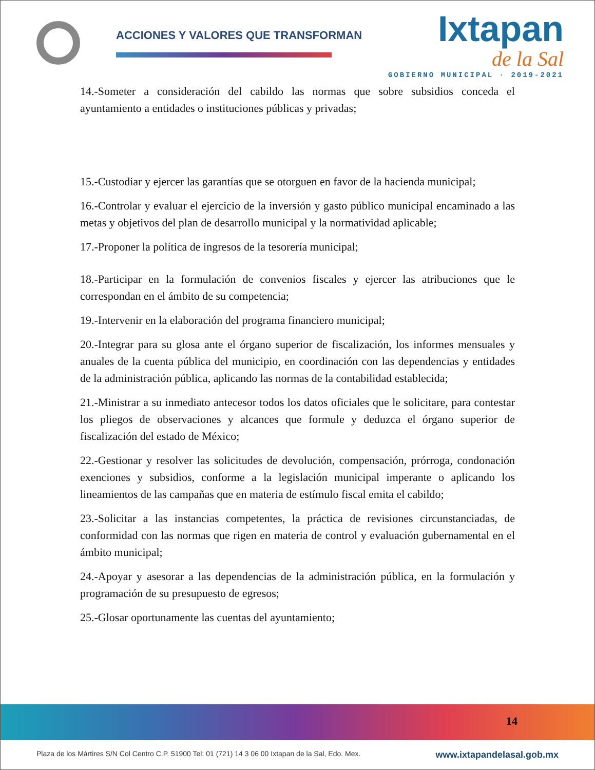ACCIONES Y VALORES QUE TRANSFORMAN
Ixtapan
de la Sal
GOBIERNO MUNICIPAL · 2019-2021
14.-Someter a consideración del cabildo las normas que sobre subsidios conceda el ayuntamiento a entidades o instituciones públicas y privadas;
15.-Custodiar y ejercer las garantías que se otorguen en favor de la hacienda municipal;
16.-Controlar y evaluar el ejercicio de la inversión y gasto público municipal encaminado a las metas y objetivos del plan de desarrollo municipal y la normatividad aplicable;
17.-Proponer la política de ingresos de la tesorería municipal;
18.-Participar en la formulación de convenios fiscales y ejercer las atribuciones que le correspondan en el ámbito de su competencia;
19.-Intervenir en la elaboración del programa financiero municipal;
20.-Integrar para su glosa ante el órgano superior de fiscalización, los informes mensuales y anuales de la cuenta pública del municipio, en coordinación con las dependencias y entidades de la administración pública, aplicando las normas de la contabilidad establecida;
21.-Ministrar a su inmediato antecesor todos los datos oficiales que le solicitare, para contestar los pliegos de observaciones y alcances que formule y deduzca el órgano superior de fiscalización del estado de México;
22.-Gestionar y resolver las solicitudes de devolución, compensación, prórroga, condonación exenciones y subsidios, conforme a la legislación municipal imperante o aplicando los lineamientos de las campañas que en materia de estímulo fiscal emita el cabildo;
23.-Solicitar a las instancias competentes, la práctica de revisiones circunstanciadas, de conformidad con las normas que rigen en materia de control y evaluación gubernamental en el ámbito municipal;
24.-Apoyar y asesorar a las dependencias de la administración pública, en la formulación y programación de su presupuesto de egresos;
25.-Glosar oportunamente las cuentas del ayuntamiento;
14
Plaza de los Mártires S/N Col Centro C.P. 51900 Tel: 01 (721) 14 3 06 00 Ixtapan de la Sal, Edo. Mex. www.ixtapandelasal.gob.mx